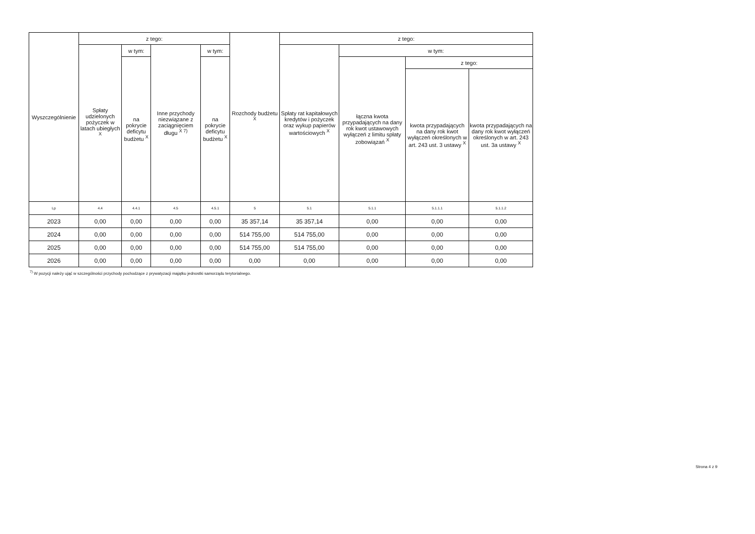| Wyszczególnienie | z tego: | | | | Rozchody budżetu <sup>X</sup> | z tego: | | | |
| --- | --- | --- | --- | --- | --- | --- | --- | --- | --- |
| | Spłaty udzielonych pożyczek w latach ubiegłych <sup>X</sup> | w tym: | Inne przychody niezwiązane z zaciągnięciem długu <sup>X 7)</sup> | w tym: | | Spłaty rat kapitałowych kredytów i pożyczek oraz wykup papierów wartościowych <sup>X</sup> | w tym: | | |
| | | na pokrycie deficytu budżetu <sup>X</sup> | | na pokrycie deficytu budżetu <sup>X</sup> | | | łączna kwota przypadających na dany rok kwot ustawowych wyłączeń z limitu spłaty zobowiązań <sup>X</sup> | z tego: | |
| | | | | | | | | kwota przypadających na dany rok kwot wyłączeń określonych w art. 243 ust. 3 ustawy <sup>X</sup> | kwota przypadających na dany rok kwot wyłączeń określonych w art. 243 ust. 3a ustawy <sup>X</sup> |
| Lp | 4.4 | 4.4.1 | 4.5 | 4.5.1 | 5 | 5.1 | 5.1.1 | 5.1.1.1 | 5.1.1.2 |
| 2023 | 0,00 | 0,00 | 0,00 | 0,00 | 35 357,14 | 35 357,14 | 0,00 | 0,00 | 0,00 |
| 2024 | 0,00 | 0,00 | 0,00 | 0,00 | 514 755,00 | 514 755,00 | 0,00 | 0,00 | 0,00 |
| 2025 | 0,00 | 0,00 | 0,00 | 0,00 | 514 755,00 | 514 755,00 | 0,00 | 0,00 | 0,00 |
| 2026 | 0,00 | 0,00 | 0,00 | 0,00 | 0,00 | 0,00 | 0,00 | 0,00 | 0,00 |
<sup>7)</sup> W pozycji należy ująć w szczególności przychody pochodzące z prywatyzacji majątku jednostki samorządu terytorialnego.
Strona 4 z 9